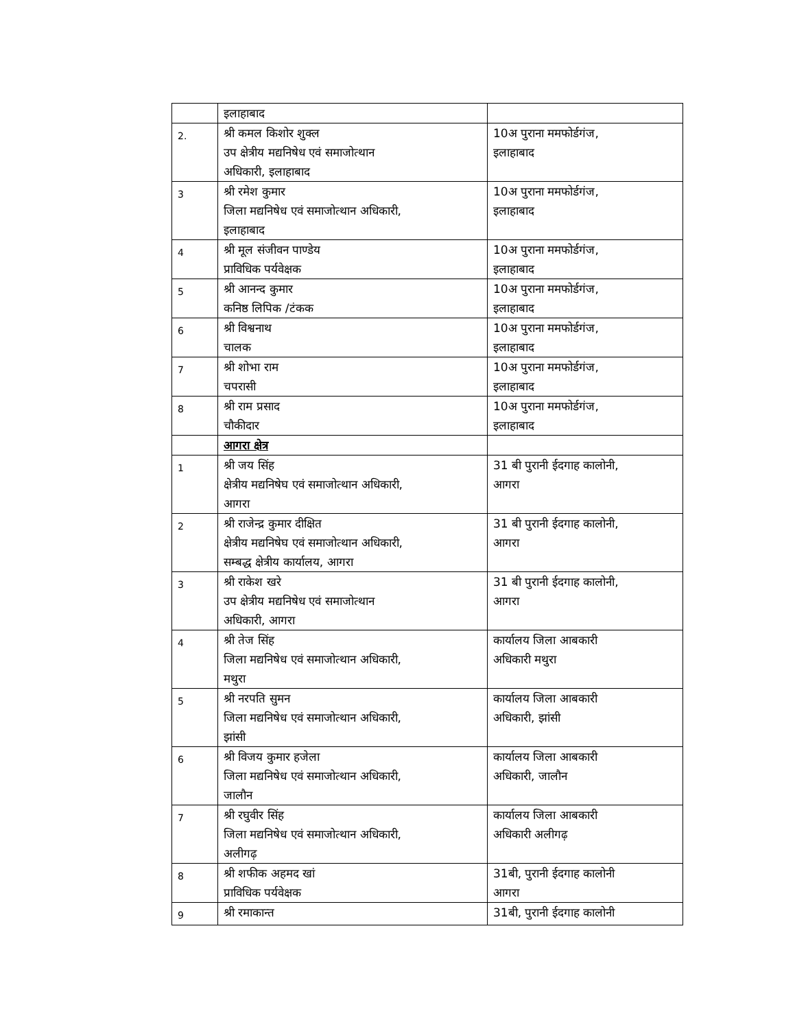| | इलाहाबाद | |
| 2. | श्री कमल किशोर शुक्ल उप क्षेत्रीय मद्यनिषेध एवं समाजोत्थान अधिकारी, इलाहाबाद | 10अ पुराना ममफोर्डगंज, इलाहाबाद |
| 3 | श्री रमेश कुमार जिला मद्यनिषेध एवं समाजोत्थान अधिकारी, इलाहाबाद | 10अ पुराना ममफोर्डगंज, इलाहाबाद |
| 4 | श्री मूल संजीवन पाण्डेय प्राविधिक पर्यवेक्षक | 10अ पुराना ममफोर्डगंज, इलाहाबाद |
| 5 | श्री आनन्द कुमार कनिष्ठ लिपिक /टंकक | 10अ पुराना ममफोर्डगंज, इलाहाबाद |
| 6 | श्री विश्वनाथ चालक | 10अ पुराना ममफोर्डगंज, इलाहाबाद |
| 7 | श्री शोभा राम चपरासी | 10अ पुराना ममफोर्डगंज, इलाहाबाद |
| 8 | श्री राम प्रसाद चौकीदार | 10अ पुराना ममफोर्डगंज, इलाहाबाद |
| | आगरा क्षेत्र | |
| 1 | श्री जय सिंह क्षेत्रीय मद्यनिषेघ एवं समाजोत्थान अधिकारी, आगरा | 31 बी पुरानी ईदगाह कालोनी, आगरा |
| 2 | श्री राजेन्द्र कुमार दीक्षित क्षेत्रीय मद्यनिषेघ एवं समाजोत्थान अधिकारी, सम्बद्ध क्षेत्रीय कार्यालय, आगरा | 31 बी पुरानी ईदगाह कालोनी, आगरा |
| 3 | श्री राकेश खरे उप क्षेत्रीय मद्यनिषेध एवं समाजोत्थान अधिकारी, आगरा | 31 बी पुरानी ईदगाह कालोनी, आगरा |
| 4 | श्री तेज सिंह जिला मद्यनिषेध एवं समाजोत्थान अधिकारी, मथुरा | कार्यालय जिला आबकारी अधिकारी मथुरा |
| 5 | श्री नरपति सुमन जिला मद्यनिषेध एवं समाजोत्थान अधिकारी, झांसी | कार्यालय जिला आबकारी अधिकारी, झांसी |
| 6 | श्री विजय कुमार हजेला जिला मद्यनिषेध एवं समाजोत्थान अधिकारी, जालौन | कार्यालय जिला आबकारी अधिकारी, जालौन |
| 7 | श्री रघुवीर सिंह जिला मद्यनिषेध एवं समाजोत्थान अधिकारी, अलीगढ़ | कार्यालय जिला आबकारी अधिकारी अलीगढ़ |
| 8 | श्री शफीक अहमद खां प्राविधिक पर्यवेक्षक | 31बी, पुरानी ईदगाह कालोनी आगरा |
| 9 | श्री रमाकान्त | 31बी, पुरानी ईदगाह कालोनी |